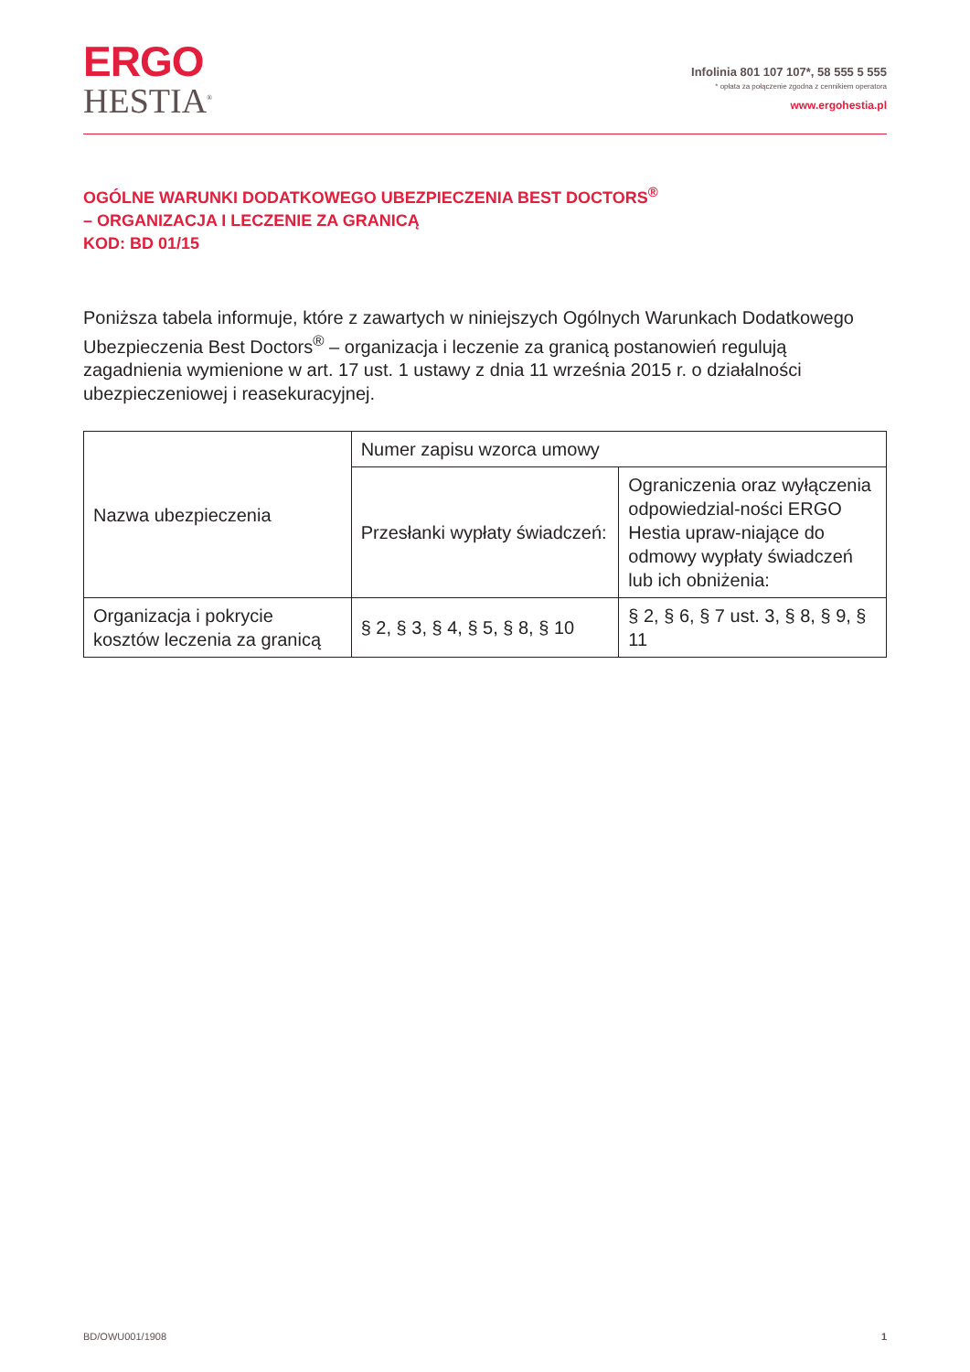ERGO
HESTIA<sup>®</sup>
Infolinia 801 107 107*, 58 555 5 555
* opłata za połączenie zgodna z cennikiem operatora
www.ergohestia.pl
OGÓLNE WARUNKI DODATKOWEGO UBEZPIECZENIA BEST DOCTORS<sup>®</sup>
– ORGANIZACJA I LECZENIE ZA GRANICĄ
KOD: BD 01/15
Poniższa tabela informuje, które z zawartych w niniejszych Ogólnych Warunkach Dodatkowego Ubezpieczenia Best Doctors<sup>®</sup> – organizacja i leczenie za granicą postanowień regulują zagadnienia wymienione w art. 17 ust. 1 ustawy z dnia 11 września 2015 r. o działalności ubezpieczeniowej i reasekuracyjnej.
| Nazwa ubezpieczenia | Numer zapisu wzorca umowy | |
| --- | --- | --- |
| | Przesłanki wypłaty świadczeń: | Ograniczenia oraz wyłączenia odpowiedzial-ności ERGO Hestia upraw-niające do odmowy wypłaty świadczeń lub ich obniżenia: |
| Organizacja i pokrycie kosztów leczenia za granicą | § 2, § 3, § 4, § 5, § 8, § 10 | § 2, § 6, § 7 ust. 3, § 8, § 9, § 11 |
BD/OWU001/1908 1